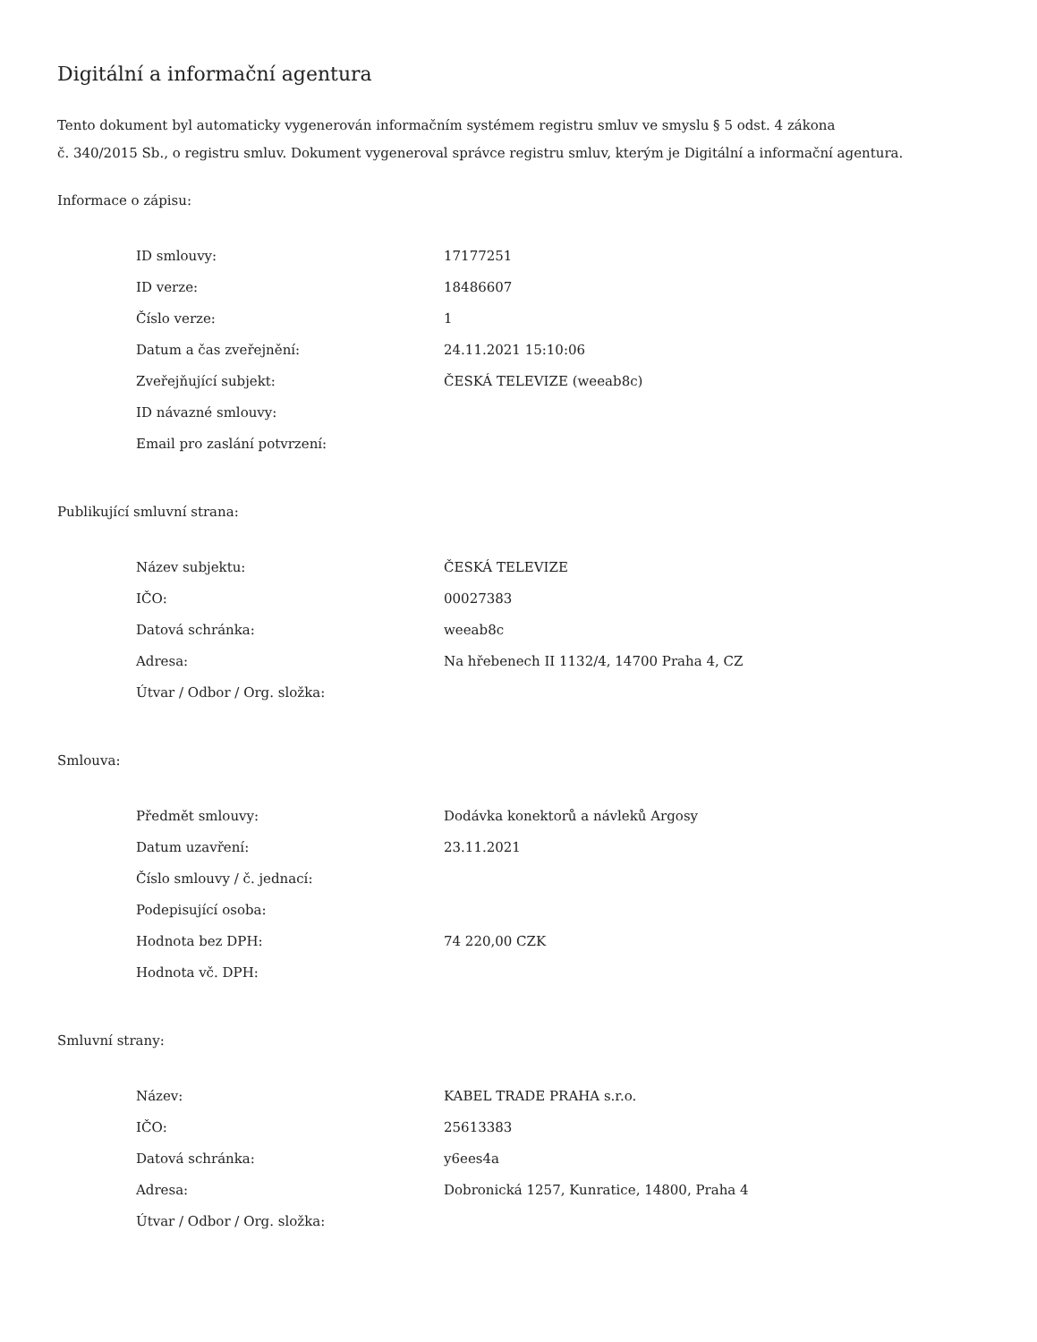Digitální a informační agentura
Tento dokument byl automaticky vygenerován informačním systémem registru smluv ve smyslu § 5 odst. 4 zákona
č. 340/2015 Sb., o registru smluv. Dokument vygeneroval správce registru smluv, kterým je Digitální a informační agentura.
Informace o zápisu:
| ID smlouvy: | 17177251 |
| ID verze: | 18486607 |
| Číslo verze: | 1 |
| Datum a čas zveřejnění: | 24.11.2021 15:10:06 |
| Zveřejňující subjekt: | ČESKÁ TELEVIZE (weeab8c) |
| ID návazné smlouvy: | |
| Email pro zaslání potvrzení: | |
Publikující smluvní strana:
| Název subjektu: | ČESKÁ TELEVIZE |
| IČO: | 00027383 |
| Datová schránka: | weeab8c |
| Adresa: | Na hřebenech II 1132/4, 14700 Praha 4, CZ |
| Útvar / Odbor / Org. složka: | |
Smlouva:
| Předmět smlouvy: | Dodávka konektorů a návleků Argosy |
| Datum uzavření: | 23.11.2021 |
| Číslo smlouvy / č. jednací: | |
| Podepisující osoba: | |
| Hodnota bez DPH: | 74 220,00 CZK |
| Hodnota vč. DPH: | |
Smluvní strany:
| Název: | KABEL TRADE PRAHA s.r.o. |
| IČO: | 25613383 |
| Datová schránka: | y6ees4a |
| Adresa: | Dobronická 1257, Kunratice, 14800, Praha 4 |
| Útvar / Odbor / Org. složka: | |